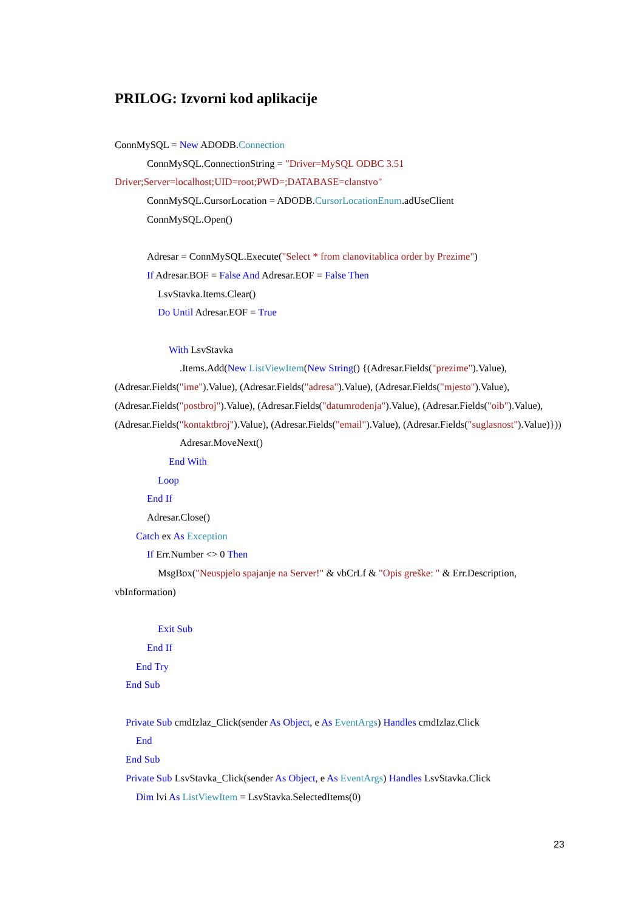PRILOG: Izvorni kod aplikacije
ConnMySQL = New ADODB.Connection
ConnMySQL.ConnectionString = "Driver=MySQL ODBC 3.51
Driver;Server=localhost;UID=root;PWD=;DATABASE=clanstvo"
ConnMySQL.CursorLocation = ADODB.CursorLocationEnum.adUseClient
ConnMySQL.Open()
Adresar = ConnMySQL.Execute("Select * from clanovitablica order by Prezime")
If Adresar.BOF = False And Adresar.EOF = False Then
LsvStavka.Items.Clear()
Do Until Adresar.EOF = True
With LsvStavka
.Items.Add(New ListViewItem(New String() {(Adresar.Fields("prezime").Value), (Adresar.Fields("ime").Value), (Adresar.Fields("adresa").Value), (Adresar.Fields("mjesto").Value), (Adresar.Fields("postbroj").Value), (Adresar.Fields("datumrodenja").Value), (Adresar.Fields("oib").Value), (Adresar.Fields("kontaktbroj").Value), (Adresar.Fields("email").Value), (Adresar.Fields("suglasnost").Value)}))
Adresar.MoveNext()
End With
Loop
End If
Adresar.Close()
Catch ex As Exception
If Err.Number <> 0 Then
MsgBox("Neuspjelo spajanje na Server!" & vbCrLf & "Opis greške: " & Err.Description, vbInformation)
Exit Sub
End If
End Try
End Sub
Private Sub cmdIzlaz_Click(sender As Object, e As EventArgs) Handles cmdIzlaz.Click
End
End Sub
Private Sub LsvStavka_Click(sender As Object, e As EventArgs) Handles LsvStavka.Click
Dim lvi As ListViewItem = LsvStavka.SelectedItems(0)
23